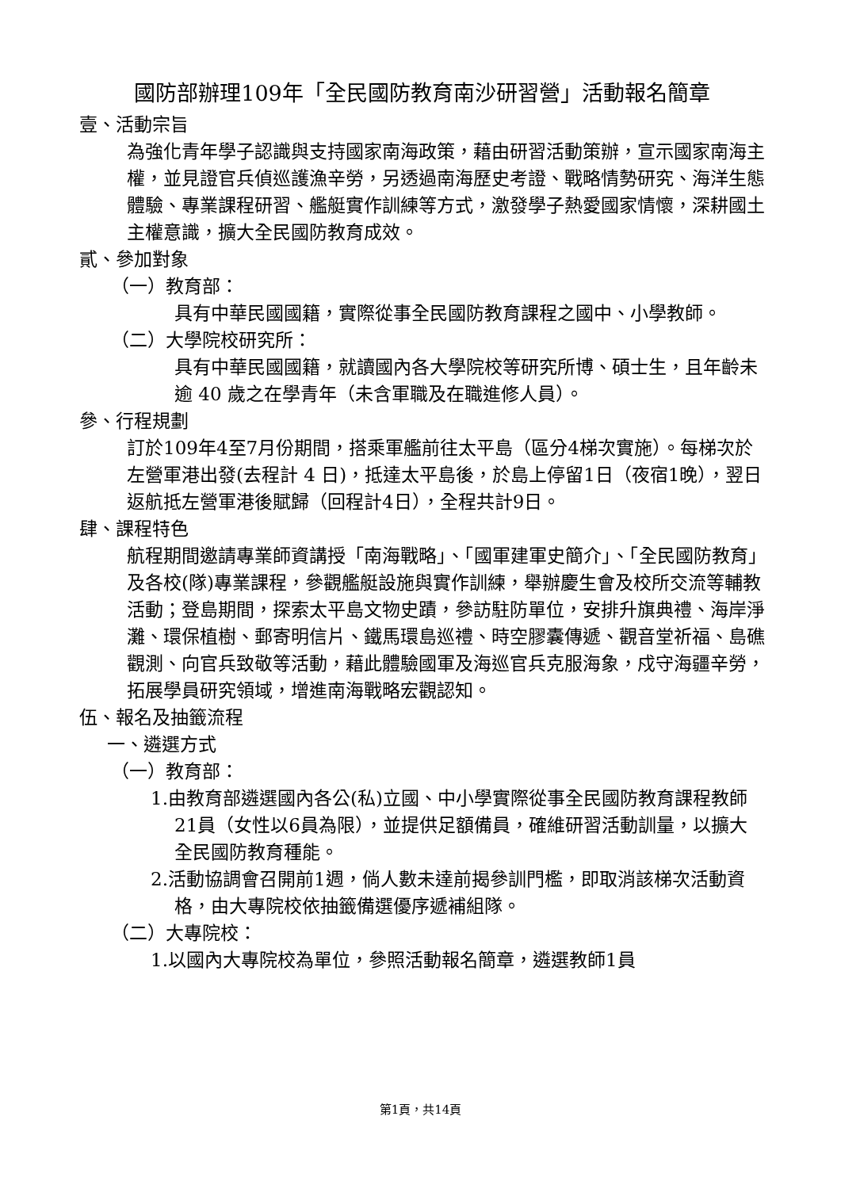國防部辦理109年「全民國防教育南沙研習營」活動報名簡章
壹、活動宗旨
為強化青年學子認識與支持國家南海政策，藉由研習活動策辦，宣示國家南海主權，並見證官兵偵巡護漁辛勞，另透過南海歷史考證、戰略情勢研究、海洋生態體驗、專業課程研習、艦艇實作訓練等方式，激發學子熱愛國家情懷，深耕國土主權意識，擴大全民國防教育成效。
貳、參加對象
（一）教育部：
具有中華民國國籍，實際從事全民國防教育課程之國中、小學教師。
（二）大學院校研究所：
具有中華民國國籍，就讀國內各大學院校等研究所博、碩士生，且年齡未逾 40 歲之在學青年（未含軍職及在職進修人員）。
參、行程規劃
訂於109年4至7月份期間，搭乘軍艦前往太平島（區分4梯次實施）。每梯次於左營軍港出發(去程計 4 日)，抵達太平島後，於島上停留1日（夜宿1晚），翌日返航抵左營軍港後賦歸（回程計4日），全程共計9日。
肆、課程特色
航程期間邀請專業師資講授「南海戰略」、「國軍建軍史簡介」、「全民國防教育」及各校(隊)專業課程，參觀艦艇設施與實作訓練，舉辦慶生會及校所交流等輔教活動；登島期間，探索太平島文物史蹟，參訪駐防單位，安排升旗典禮、海岸淨灘、環保植樹、郵寄明信片、鐵馬環島巡禮、時空膠囊傳遞、觀音堂祈福、島礁觀測、向官兵致敬等活動，藉此體驗國軍及海巡官兵克服海象，戍守海疆辛勞，拓展學員研究領域，增進南海戰略宏觀認知。
伍、報名及抽籤流程
一、遴選方式
（一）教育部：
1.由教育部遴選國內各公(私)立國、中小學實際從事全民國防教育課程教師21員（女性以6員為限），並提供足額備員，確維研習活動訓量，以擴大全民國防教育種能。
2.活動協調會召開前1週，倘人數未達前揭參訓門檻，即取消該梯次活動資格，由大專院校依抽籤備選優序遞補組隊。
（二）大專院校：
1.以國內大專院校為單位，參照活動報名簡章，遴選教師1員
第1頁，共14頁